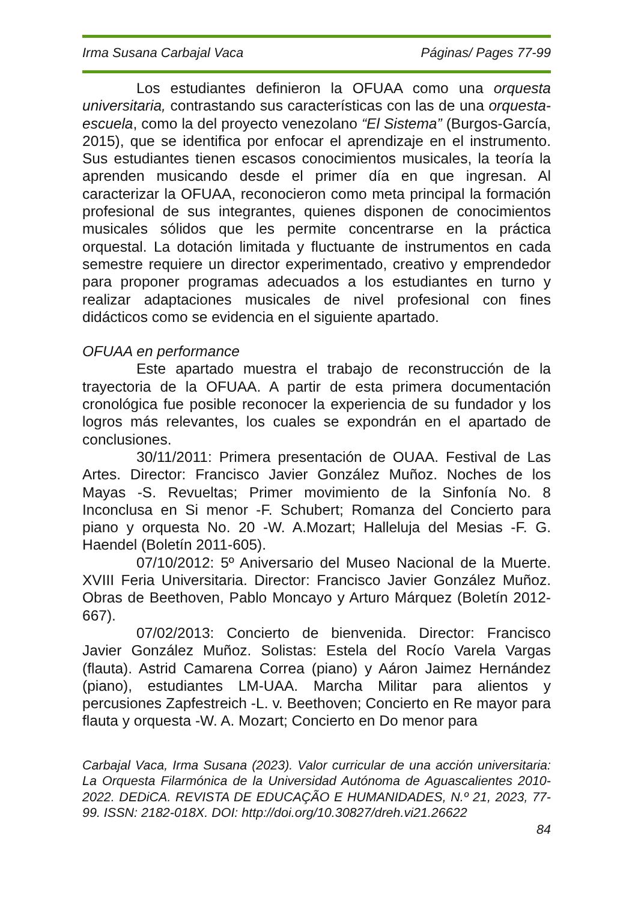Irma Susana Carbajal Vaca Páginas/ Pages 77-99
Los estudiantes definieron la OFUAA como una orquesta universitaria, contrastando sus características con las de una orquesta-escuela, como la del proyecto venezolano “El Sistema” (Burgos-García, 2015), que se identifica por enfocar el aprendizaje en el instrumento. Sus estudiantes tienen escasos conocimientos musicales, la teoría la aprenden musicando desde el primer día en que ingresan. Al caracterizar la OFUAA, reconocieron como meta principal la formación profesional de sus integrantes, quienes disponen de conocimientos musicales sólidos que les permite concentrarse en la práctica orquestal. La dotación limitada y fluctuante de instrumentos en cada semestre requiere un director experimentado, creativo y emprendedor para proponer programas adecuados a los estudiantes en turno y realizar adaptaciones musicales de nivel profesional con fines didácticos como se evidencia en el siguiente apartado.
OFUAA en performance
Este apartado muestra el trabajo de reconstrucción de la trayectoria de la OFUAA. A partir de esta primera documentación cronológica fue posible reconocer la experiencia de su fundador y los logros más relevantes, los cuales se expondrán en el apartado de conclusiones.
30/11/2011: Primera presentación de OUAA. Festival de Las Artes. Director: Francisco Javier González Muñoz. Noches de los Mayas -S. Revueltas; Primer movimiento de la Sinfonía No. 8 Inconclusa en Si menor -F. Schubert; Romanza del Concierto para piano y orquesta No. 20 -W. A.Mozart; Halleluja del Mesias -F. G. Haendel (Boletín 2011-605).
07/10/2012: 5º Aniversario del Museo Nacional de la Muerte. XVIII Feria Universitaria. Director: Francisco Javier González Muñoz. Obras de Beethoven, Pablo Moncayo y Arturo Márquez (Boletín 2012-667).
07/02/2013: Concierto de bienvenida. Director: Francisco Javier González Muñoz. Solistas: Estela del Rocío Varela Vargas (flauta). Astrid Camarena Correa (piano) y Aáron Jaimez Hernández (piano), estudiantes LM-UAA. Marcha Militar para alientos y percusiones Zapfestreich -L. v. Beethoven; Concierto en Re mayor para flauta y orquesta -W. A. Mozart; Concierto en Do menor para
Carbajal Vaca, Irma Susana (2023). Valor curricular de una acción universitaria: La Orquesta Filarmónica de la Universidad Autónoma de Aguascalientes 2010-2022. DEDiCA. REVISTA DE EDUCAÇÃO E HUMANIDADES, N.º 21, 2023, 77-99. ISSN: 2182-018X. DOI: http://doi.org/10.30827/dreh.vi21.26622
84